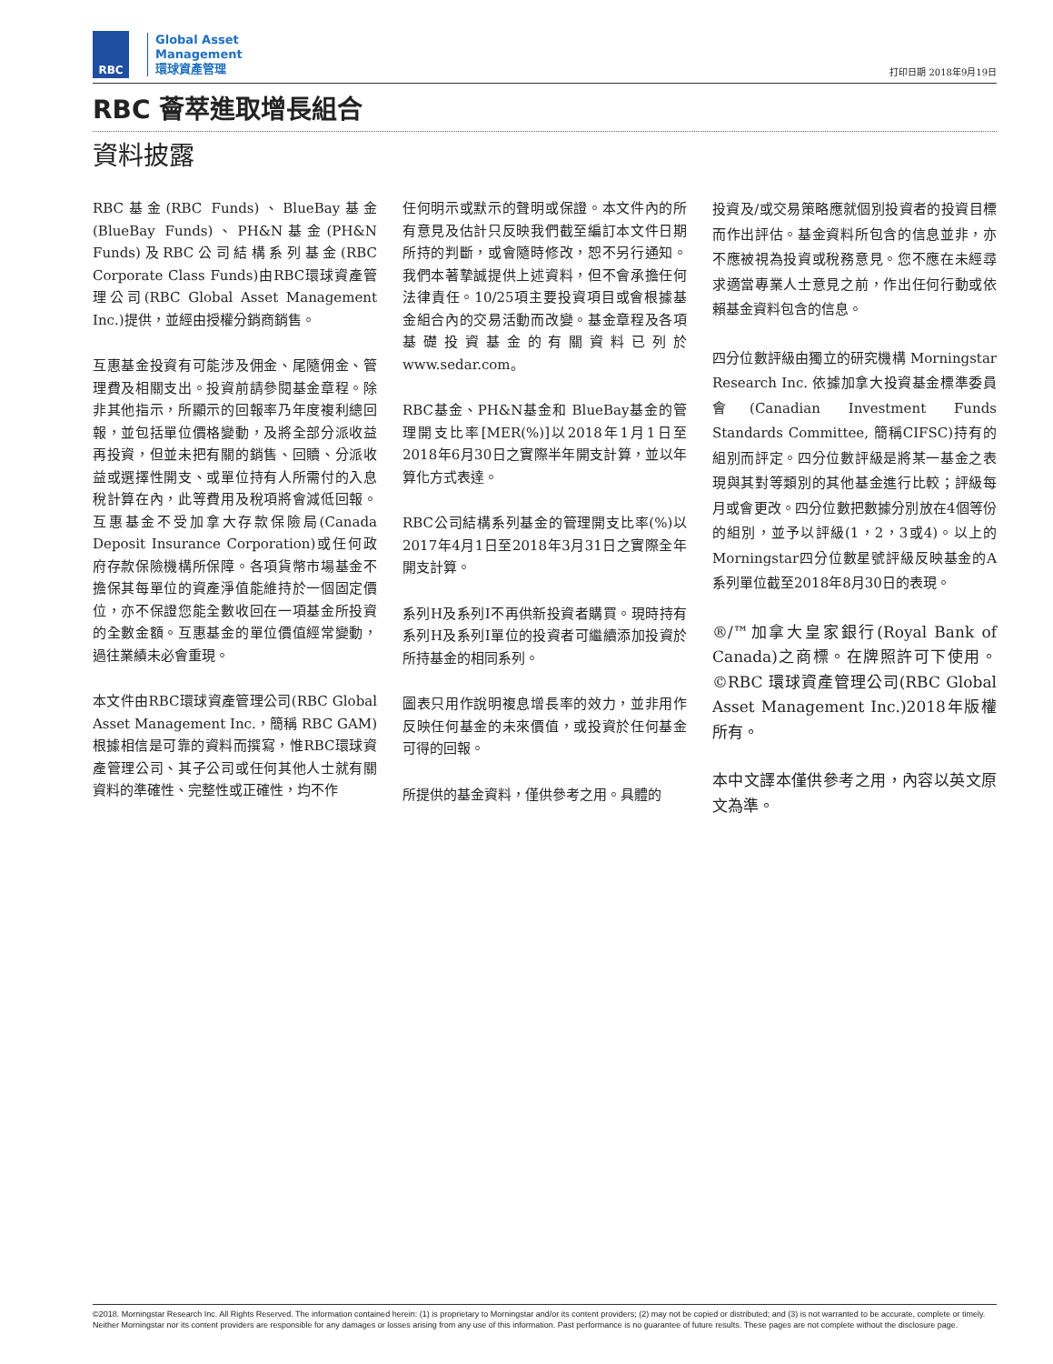RBC
Global Asset
Management
環球資產管理
打印日期 2018年9月19日
RBC 薈萃進取增長組合
資料披露
RBC基金(RBC Funds)、BlueBay基金(BlueBay Funds)、PH&N基金(PH&N Funds)及RBC公司結構系列基金(RBC Corporate Class Funds)由RBC環球資產管理公司(RBC Global Asset Management Inc.)提供，並經由授權分銷商銷售。
互惠基金投資有可能涉及佣金、尾隨佣金、管理費及相關支出。投資前請參閱基金章程。除非其他指示，所顯示的回報率乃年度複利總回報，並包括單位價格變動，及將全部分派收益再投資，但並未把有關的銷售、回贖、分派收益或選擇性開支、或單位持有人所需付的入息稅計算在內，此等費用及稅項將會減低回報。互惠基金不受加拿大存款保險局(Canada Deposit Insurance Corporation)或任何政府存款保險機構所保障。各項貨幣市場基金不擔保其每單位的資產淨值能維持於一個固定價位，亦不保證您能全數收回在一項基金所投資的全數金額。互惠基金的單位價值經常變動，過往業績未必會重現。
本文件由RBC環球資產管理公司(RBC Global Asset Management Inc.，簡稱 RBC GAM)根據相信是可靠的資料而撰寫，惟RBC環球資產管理公司、其子公司或任何其他人士就有關資料的準確性、完整性或正確性，均不作
任何明示或默示的聲明或保證。本文件內的所有意見及估計只反映我們截至編訂本文件日期所持的判斷，或會隨時修改，恕不另行通知。我們本著摯誠提供上述資料，但不會承擔任何法律責任。10/25項主要投資項目或會根據基金組合內的交易活動而改變。基金章程及各項基礎投資基金的有關資料已列於www.sedar.com。
RBC基金、PH&N基金和 BlueBay基金的管理開支比率[MER(%)]以2018年1月1日至2018年6月30日之實際半年開支計算，並以年算化方式表達。
RBC公司結構系列基金的管理開支比率(%)以2017年4月1日至2018年3月31日之實際全年開支計算。
系列H及系列I不再供新投資者購買。現時持有系列H及系列I單位的投資者可繼續添加投資於所持基金的相同系列。
圖表只用作說明複息增長率的效力，並非用作反映任何基金的未來價值，或投資於任何基金可得的回報。
所提供的基金資料，僅供參考之用。具體的
投資及/或交易策略應就個別投資者的投資目標而作出評估。基金資料所包含的信息並非，亦不應被視為投資或稅務意見。您不應在未經尋求適當專業人士意見之前，作出任何行動或依賴基金資料包含的信息。
四分位數評級由獨立的研究機構 Morningstar Research Inc. 依據加拿大投資基金標準委員會(Canadian Investment Funds Standards Committee, 簡稱CIFSC)持有的組別而評定。四分位數評級是將某一基金之表現與其對等類別的其他基金進行比較；評級每月或會更改。四分位數把數據分別放在4個等份的組別，並予以評級(1，2，3或4)。以上的Morningstar四分位數星號評級反映基金的A系列單位截至2018年8月30日的表現。
®/™加拿大皇家銀行(Royal Bank of Canada)之商標。在牌照許可下使用。©RBC 環球資產管理公司(RBC Global Asset Management Inc.)2018年版權所有。
本中文譯本僅供參考之用，內容以英文原文為準。
©2018. Morningstar Research Inc. All Rights Reserved. The information contained herein: (1) is proprietary to Morningstar and/or its content providers; (2) may not be copied or distributed; and (3) is not warranted to be accurate, complete or timely. Neither Morningstar nor its content providers are responsible for any damages or losses arising from any use of this information. Past performance is no guarantee of future results. These pages are not complete without the disclosure page.